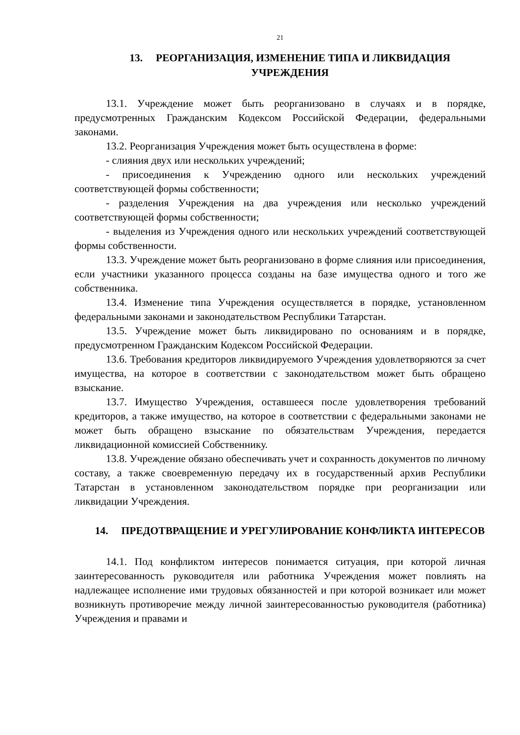21
13. РЕОРГАНИЗАЦИЯ, ИЗМЕНЕНИЕ ТИПА И ЛИКВИДАЦИЯ УЧРЕЖДЕНИЯ
13.1. Учреждение может быть реорганизовано в случаях и в порядке, предусмотренных Гражданским Кодексом Российской Федерации, федеральными законами.
13.2. Реорганизация Учреждения может быть осуществлена в форме:
- слияния двух или нескольких учреждений;
- присоединения к Учреждению одного или нескольких учреждений соответствующей формы собственности;
- разделения Учреждения на два учреждения или несколько учреждений соответствующей формы собственности;
- выделения из Учреждения одного или нескольких учреждений соответствующей формы собственности.
13.3. Учреждение может быть реорганизовано в форме слияния или присоединения, если участники указанного процесса созданы на базе имущества одного и того же собственника.
13.4. Изменение типа Учреждения осуществляется в порядке, установленном федеральными законами и законодательством Республики Татарстан.
13.5. Учреждение может быть ликвидировано по основаниям и в порядке, предусмотренном Гражданским Кодексом Российской Федерации.
13.6. Требования кредиторов ликвидируемого Учреждения удовлетворяются за счет имущества, на которое в соответствии с законодательством может быть обращено взыскание.
13.7. Имущество Учреждения, оставшееся после удовлетворения требований кредиторов, а также имущество, на которое в соответствии с федеральными законами не может быть обращено взыскание по обязательствам Учреждения, передается ликвидационной комиссией Собственнику.
13.8. Учреждение обязано обеспечивать учет и сохранность документов по личному составу, а также своевременную передачу их в государственный архив Республики Татарстан в установленном законодательством порядке при реорганизации или ликвидации Учреждения.
14. ПРЕДОТВРАЩЕНИЕ И УРЕГУЛИРОВАНИЕ КОНФЛИКТА ИНТЕРЕСОВ
14.1. Под конфликтом интересов понимается ситуация, при которой личная заинтересованность руководителя или работника Учреждения может повлиять на надлежащее исполнение ими трудовых обязанностей и при которой возникает или может возникнуть противоречие между личной заинтересованностью руководителя (работника) Учреждения и правами и